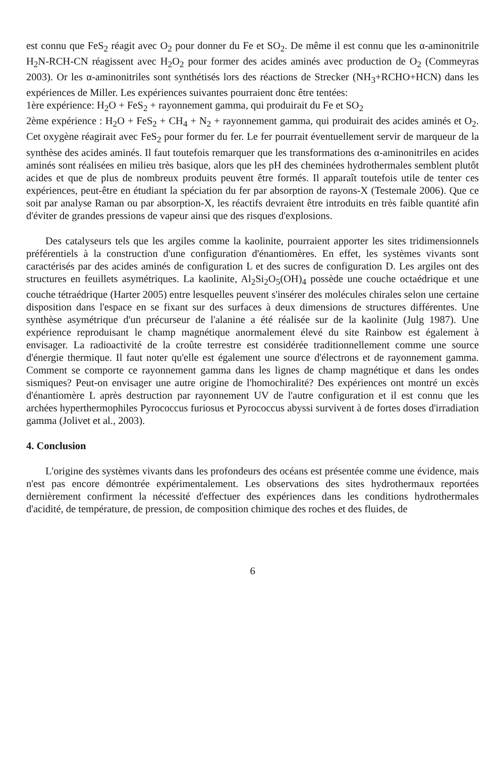est connu que FeS<sub>2</sub> réagit avec O<sub>2</sub> pour donner du Fe et SO<sub>2</sub>. De même il est connu que les α-aminonitrile H<sub>2</sub>N-RCH-CN réagissent avec H<sub>2</sub>O<sub>2</sub> pour former des acides aminés avec production de O<sub>2</sub> (Commeyras 2003). Or les α-aminonitriles sont synthétisés lors des réactions de Strecker (NH<sub>3</sub>+RCHO+HCN) dans les expériences de Miller. Les expériences suivantes pourraient donc être tentées:
1ère expérience: H<sub>2</sub>O + FeS<sub>2</sub> + rayonnement gamma, qui produirait du Fe et SO<sub>2</sub>
2ème expérience : H<sub>2</sub>O + FeS<sub>2</sub> + CH<sub>4</sub> + N<sub>2</sub> + rayonnement gamma, qui produirait des acides aminés et O<sub>2</sub>. Cet oxygène réagirait avec FeS<sub>2</sub> pour former du fer. Le fer pourrait éventuellement servir de marqueur de la synthèse des acides aminés. Il faut toutefois remarquer que les transformations des α-aminonitriles en acides aminés sont réalisées en milieu très basique, alors que les pH des cheminées hydrothermales semblent plutôt acides et que de plus de nombreux produits peuvent être formés. Il apparaît toutefois utile de tenter ces expériences, peut-être en étudiant la spéciation du fer par absorption de rayons-X (Testemale 2006). Que ce soit par analyse Raman ou par absorption-X, les réactifs devraient être introduits en très faible quantité afin d'éviter de grandes pressions de vapeur ainsi que des risques d'explosions.
Des catalyseurs tels que les argiles comme la kaolinite, pourraient apporter les sites tridimensionnels préférentiels à la construction d'une configuration d'énantiomères. En effet, les systèmes vivants sont caractérisés par des acides aminés de configuration L et des sucres de configuration D. Les argiles ont des structures en feuillets asymétriques. La kaolinite, Al<sub>2</sub>Si<sub>2</sub>O<sub>5</sub>(OH)<sub>4</sub> possède une couche octaédrique et une couche tétraédrique (Harter 2005) entre lesquelles peuvent s'insérer des molécules chirales selon une certaine disposition dans l'espace en se fixant sur des surfaces à deux dimensions de structures différentes. Une synthèse asymétrique d'un précurseur de l'alanine a été réalisée sur de la kaolinite (Julg 1987). Une expérience reproduisant le champ magnétique anormalement élevé du site Rainbow est également à envisager. La radioactivité de la croûte terrestre est considérée traditionnellement comme une source d'énergie thermique. Il faut noter qu'elle est également une source d'électrons et de rayonnement gamma. Comment se comporte ce rayonnement gamma dans les lignes de champ magnétique et dans les ondes sismiques? Peut-on envisager une autre origine de l'homochiralité? Des expériences ont montré un excès d'énantiomère L après destruction par rayonnement UV de l'autre configuration et il est connu que les archées hyperthermophiles Pyrococcus furiosus et Pyrococcus abyssi survivent à de fortes doses d'irradiation gamma (Jolivet et al., 2003).
4. Conclusion
L'origine des systèmes vivants dans les profondeurs des océans est présentée comme une évidence, mais n'est pas encore démontrée expérimentalement. Les observations des sites hydrothermaux reportées dernièrement confirment la nécessité d'effectuer des expériences dans les conditions hydrothermales d'acidité, de température, de pression, de composition chimique des roches et des fluides, de
6